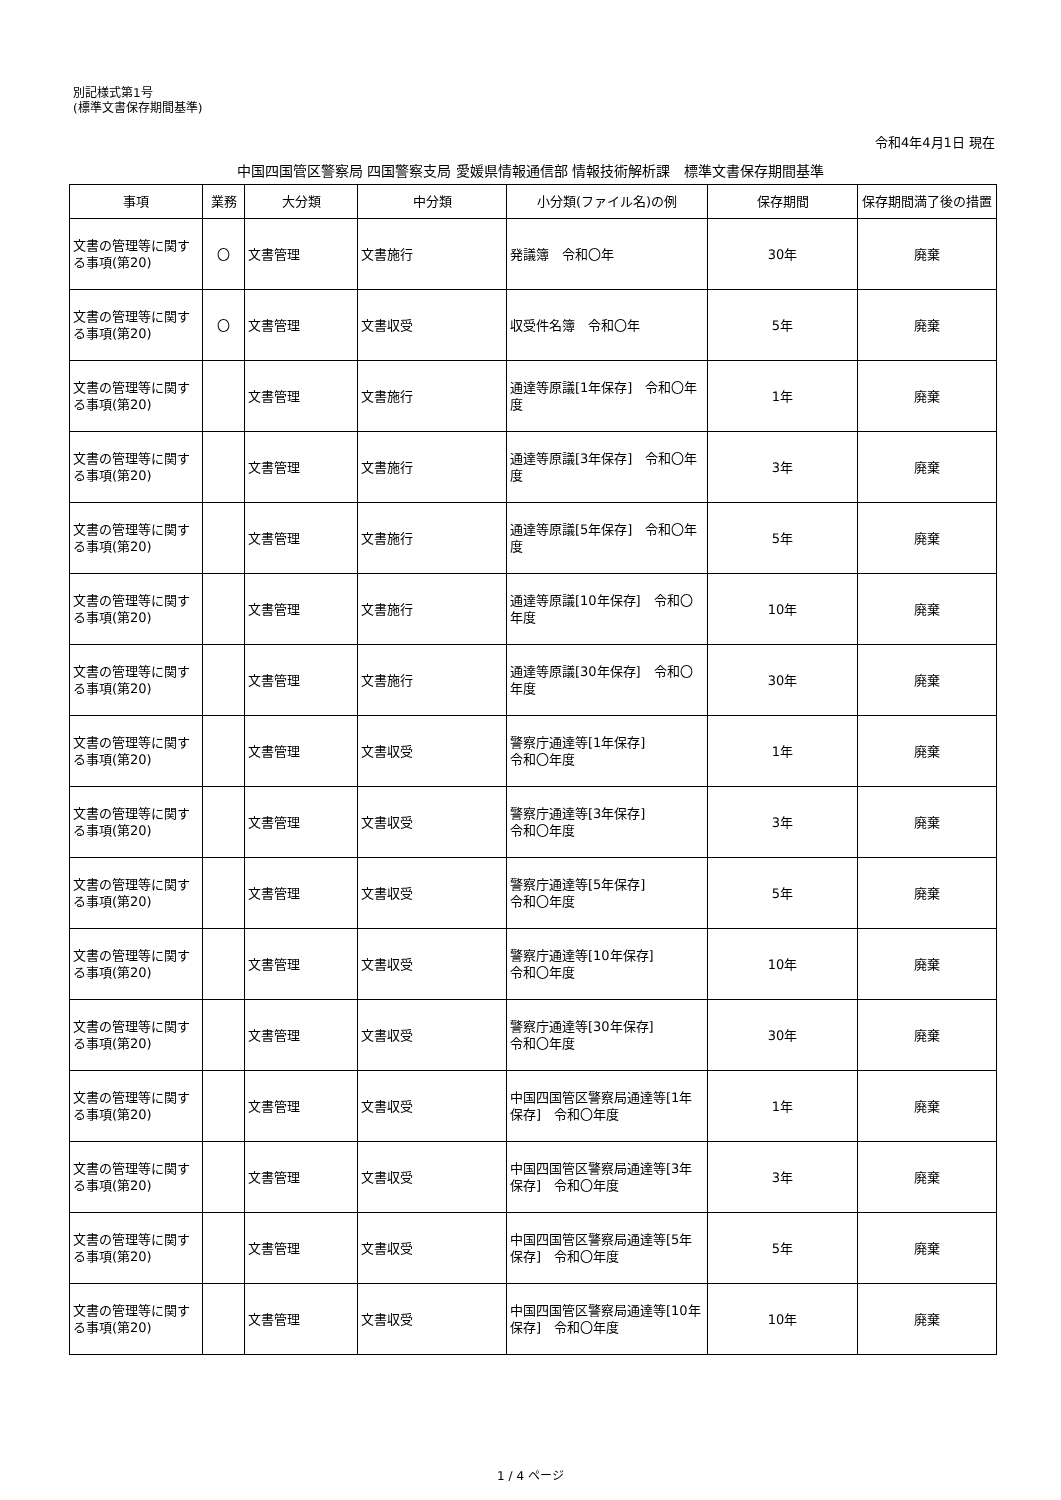別記様式第1号
(標準文書保存期間基準)
令和4年4月1日 現在
中国四国管区警察局 四国警察支局 愛媛県情報通信部 情報技術解析課　標準文書保存期間基準
| 事項 | 業務 | 大分類 | 中分類 | 小分類(ファイル名)の例 | 保存期間 | 保存期間満了後の措置 |
| --- | --- | --- | --- | --- | --- | --- |
| 文書の管理等に関する事項(第20) | 〇 | 文書管理 | 文書施行 | 発議簿 令和〇年 | 30年 | 廃棄 |
| 文書の管理等に関する事項(第20) | 〇 | 文書管理 | 文書収受 | 収受件名簿 令和〇年 | 5年 | 廃棄 |
| 文書の管理等に関する事項(第20) | | 文書管理 | 文書施行 | 通達等原議[1年保存] 令和〇年度 | 1年 | 廃棄 |
| 文書の管理等に関する事項(第20) | | 文書管理 | 文書施行 | 通達等原議[3年保存] 令和〇年度 | 3年 | 廃棄 |
| 文書の管理等に関する事項(第20) | | 文書管理 | 文書施行 | 通達等原議[5年保存] 令和〇年度 | 5年 | 廃棄 |
| 文書の管理等に関する事項(第20) | | 文書管理 | 文書施行 | 通達等原議[10年保存] 令和〇年度 | 10年 | 廃棄 |
| 文書の管理等に関する事項(第20) | | 文書管理 | 文書施行 | 通達等原議[30年保存] 令和〇年度 | 30年 | 廃棄 |
| 文書の管理等に関する事項(第20) | | 文書管理 | 文書収受 | 警察庁通達等[1年保存] 令和〇年度 | 1年 | 廃棄 |
| 文書の管理等に関する事項(第20) | | 文書管理 | 文書収受 | 警察庁通達等[3年保存] 令和〇年度 | 3年 | 廃棄 |
| 文書の管理等に関する事項(第20) | | 文書管理 | 文書収受 | 警察庁通達等[5年保存] 令和〇年度 | 5年 | 廃棄 |
| 文書の管理等に関する事項(第20) | | 文書管理 | 文書収受 | 警察庁通達等[10年保存] 令和〇年度 | 10年 | 廃棄 |
| 文書の管理等に関する事項(第20) | | 文書管理 | 文書収受 | 警察庁通達等[30年保存] 令和〇年度 | 30年 | 廃棄 |
| 文書の管理等に関する事項(第20) | | 文書管理 | 文書収受 | 中国四国管区警察局通達等[1年保存] 令和〇年度 | 1年 | 廃棄 |
| 文書の管理等に関する事項(第20) | | 文書管理 | 文書収受 | 中国四国管区警察局通達等[3年保存] 令和〇年度 | 3年 | 廃棄 |
| 文書の管理等に関する事項(第20) | | 文書管理 | 文書収受 | 中国四国管区警察局通達等[5年保存] 令和〇年度 | 5年 | 廃棄 |
| 文書の管理等に関する事項(第20) | | 文書管理 | 文書収受 | 中国四国管区警察局通達等[10年保存] 令和〇年度 | 10年 | 廃棄 |
1 / 4 ページ